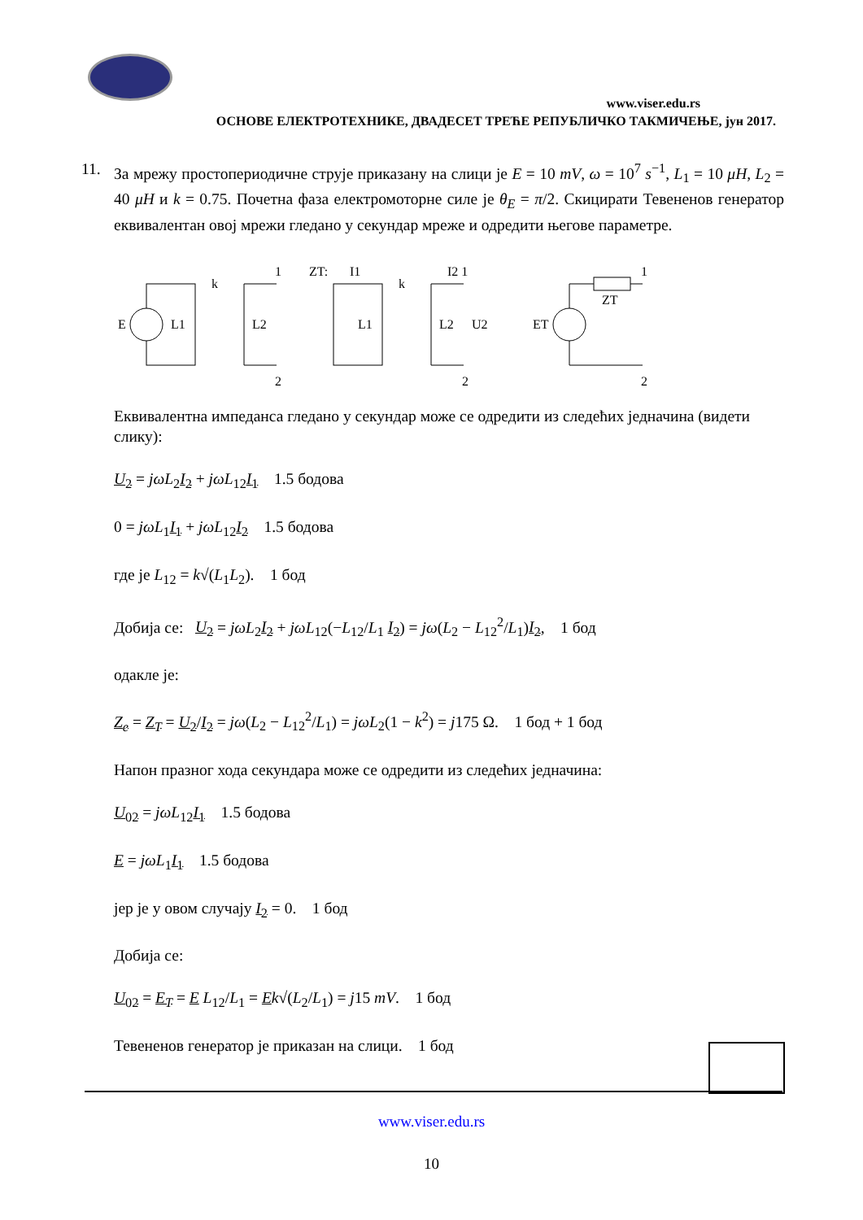www.viser.edu.rs
ОСНОВЕ ЕЛЕКТРОТЕХНИКЕ, ДВАДЕСЕТ ТРЕЋЕ РЕПУБЛИЧКО ТАКМИЧЕЊЕ, јун 2017.
11. За мрежу простопериодичне струје приказану на слици је E = 10 mV, ω = 10<sup>7</sup> s<sup>−1</sup>, L<sub>1</sub> = 10 μH, L<sub>2</sub> = 40 μH и k = 0.75. Почетна фаза електромоторне силе је θ<sub>E</sub> = π/2. Скицирати Тевененов генератор еквивалентан овој мрежи гледано у секундар мреже и одредити његове параметре.
E
L1
k
L2
1
2
ZT:
I1
k
I2 1
L1
L2
U2
2
ZT
ET
1
2
Еквивалентна импеданса гледано у секундар може се одредити из следећих једначина (видети слику):
U<sub>2</sub> = jωL<sub>2</sub>I<sub>2</sub> + jωL<sub>12</sub>I<sub>1</sub> 1.5 бодова
0 = jωL<sub>1</sub>I<sub>1</sub> + jωL<sub>12</sub>I<sub>2</sub> 1.5 бодова
где је L<sub>12</sub> = k√(L<sub>1</sub>L<sub>2</sub>). 1 бод
Добија се: U<sub>2</sub> = jωL<sub>2</sub>I<sub>2</sub> + jωL<sub>12</sub>(−L<sub>12</sub>/L<sub>1</sub> I<sub>2</sub>) = jω(L<sub>2</sub> − L<sub>12</sub><sup>2</sup>/L<sub>1</sub>)I<sub>2</sub>, 1 бод
одакле је:
Z<sub>e</sub> = Z<sub>T</sub> = U<sub>2</sub>/I<sub>2</sub> = jω(L<sub>2</sub> − L<sub>12</sub><sup>2</sup>/L<sub>1</sub>) = jωL<sub>2</sub>(1 − k<sup>2</sup>) = j175 Ω. 1 бод + 1 бод
Напон празног хода секундара може се одредити из следећих једначина:
U<sub>02</sub> = jωL<sub>12</sub>I<sub>1</sub> 1.5 бодова
E = jωL<sub>1</sub>I<sub>1</sub> 1.5 бодова
јер је у овом случају I<sub>2</sub> = 0. 1 бод
Добија се:
U<sub>02</sub> = E<sub>T</sub> = E L<sub>12</sub>/L<sub>1</sub> = Ek√(L<sub>2</sub>/L<sub>1</sub>) = j15 mV. 1 бод
Тевененов генератор је приказан на слици. 1 бод
www.viser.edu.rs
10